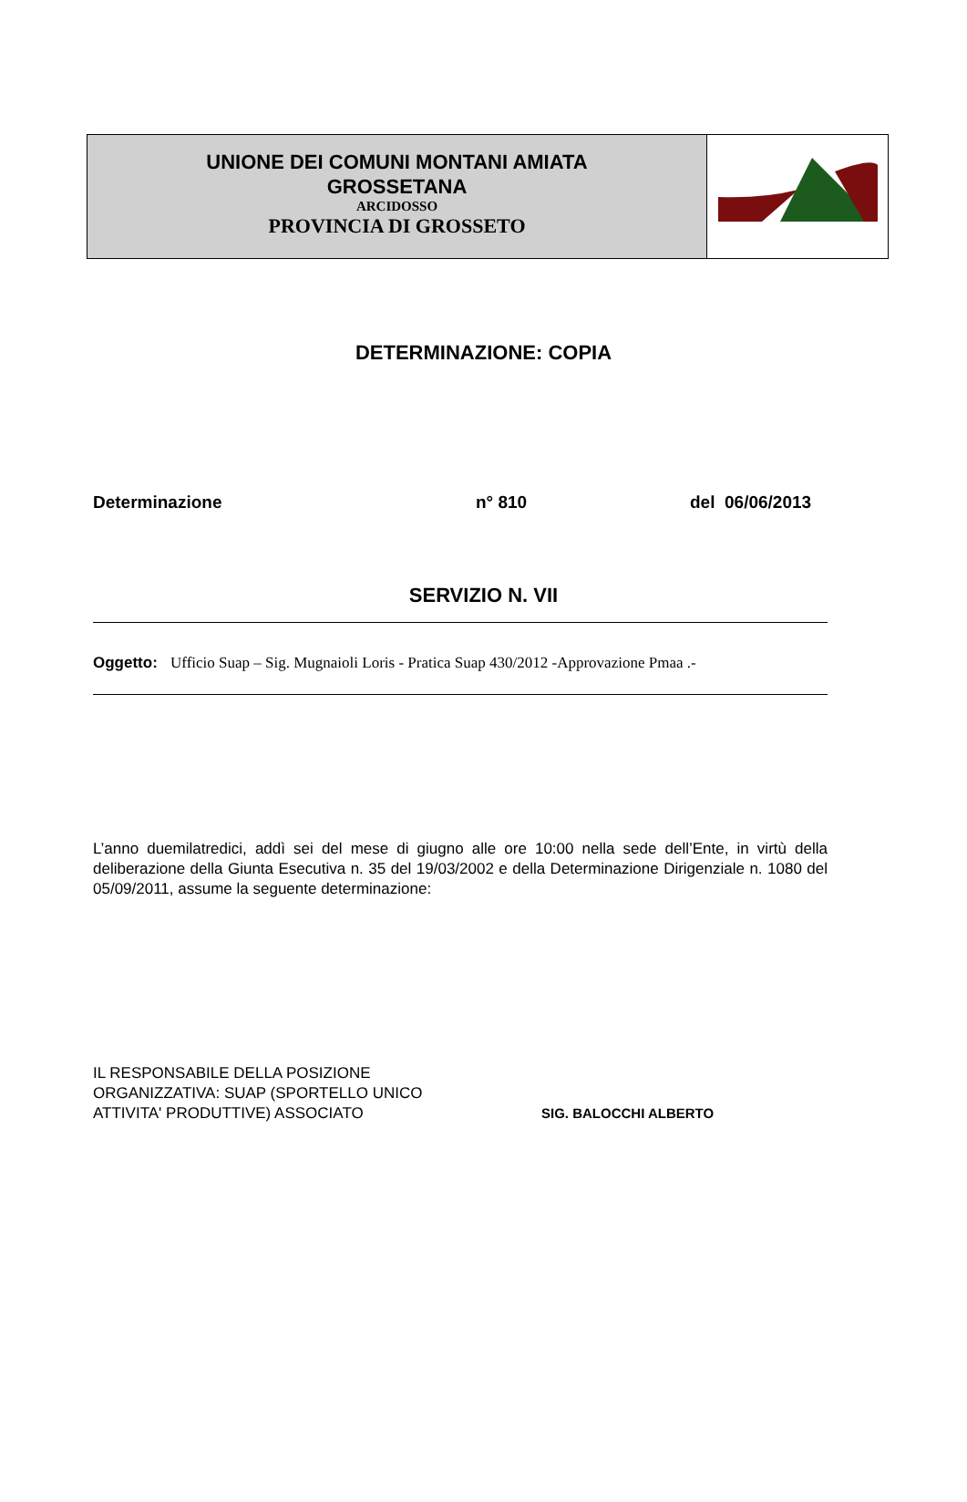UNIONE DEI COMUNI MONTANI AMIATA
GROSSETANA
ARCIDOSSO
PROVINCIA DI GROSSETO
DETERMINAZIONE: COPIA
Determinazione n° 810 del 06/06/2013
SERVIZIO N. VII
Oggetto: Ufficio Suap – Sig. Mugnaioli Loris - Pratica Suap 430/2012 -Approvazione Pmaa .-
L’anno duemilatredici, addì sei del mese di giugno alle ore 10:00 nella sede dell’Ente, in virtù della deliberazione della Giunta Esecutiva n. 35 del 19/03/2002 e della Determinazione Dirigenziale n. 1080 del 05/09/2011, assume la seguente determinazione:
IL RESPONSABILE DELLA POSIZIONE
ORGANIZZATIVA: SUAP (SPORTELLO UNICO
ATTIVITA' PRODUTTIVE) ASSOCIATO
SIG. BALOCCHI ALBERTO